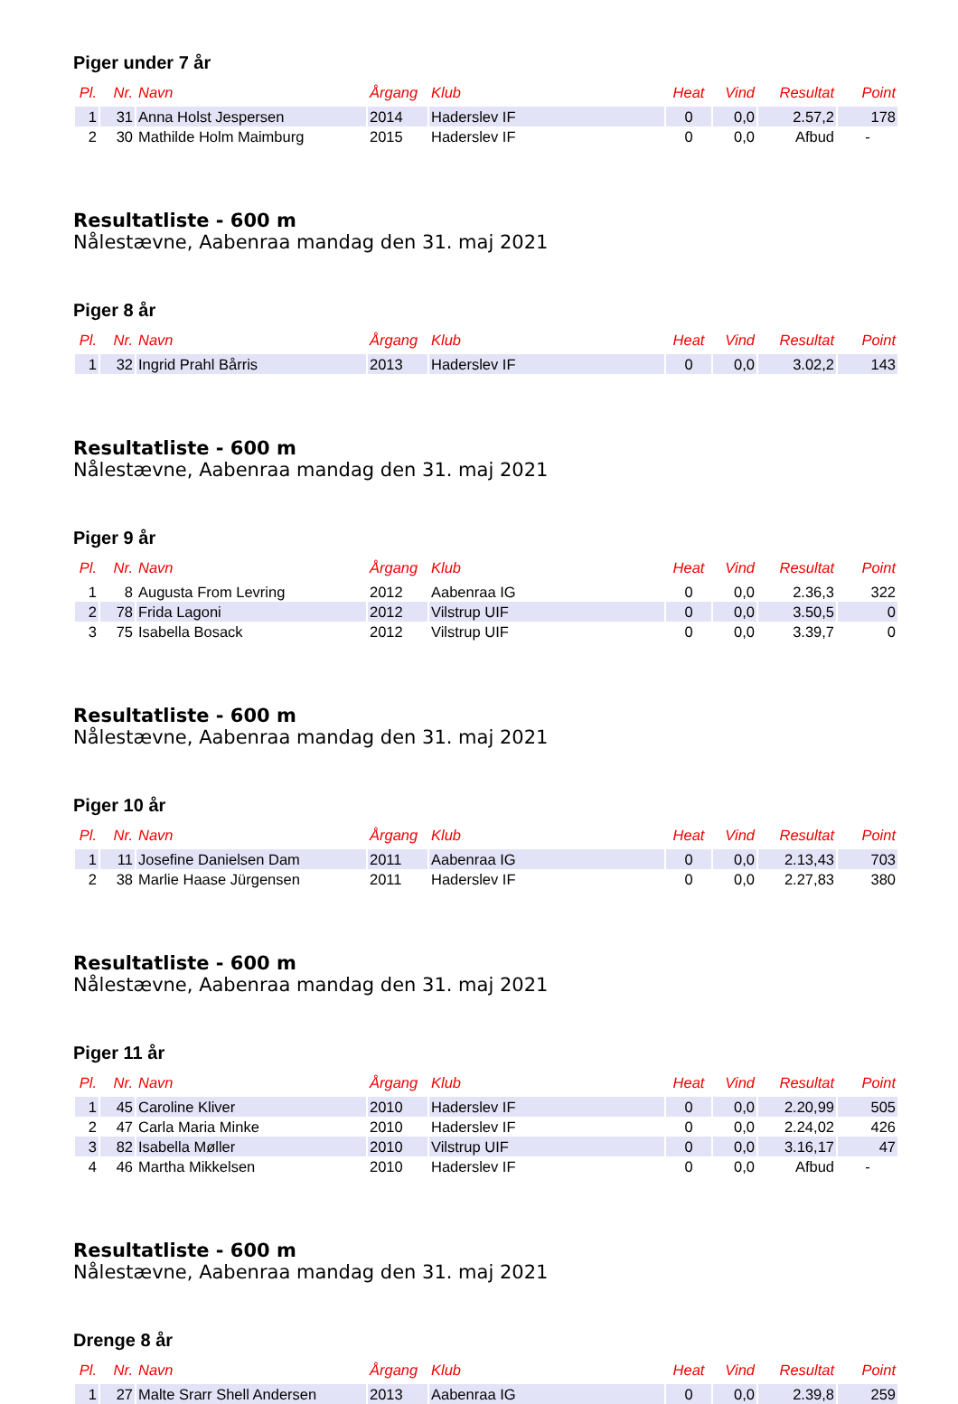Piger under 7 år
| Pl. | Nr. | Navn | Årgang | Klub | Heat | Vind | Resultat | Point |
| --- | --- | --- | --- | --- | --- | --- | --- | --- |
| 1 | 31 | Anna Holst Jespersen | 2014 | Haderslev IF | 0 | 0,0 | 2.57,2 | 178 |
| 2 | 30 | Mathilde Holm Maimburg | 2015 | Haderslev IF | 0 | 0,0 | Afbud | - |
Resultatliste - 600 m
Nålestævne, Aabenraa mandag den 31. maj 2021
Piger 8 år
| Pl. | Nr. | Navn | Årgang | Klub | Heat | Vind | Resultat | Point |
| --- | --- | --- | --- | --- | --- | --- | --- | --- |
| 1 | 32 | Ingrid Prahl Bårris | 2013 | Haderslev IF | 0 | 0,0 | 3.02,2 | 143 |
Resultatliste - 600 m
Nålestævne, Aabenraa mandag den 31. maj 2021
Piger 9 år
| Pl. | Nr. | Navn | Årgang | Klub | Heat | Vind | Resultat | Point |
| --- | --- | --- | --- | --- | --- | --- | --- | --- |
| 1 | 8 | Augusta From Levring | 2012 | Aabenraa IG | 0 | 0,0 | 2.36,3 | 322 |
| 2 | 78 | Frida Lagoni | 2012 | Vilstrup UIF | 0 | 0,0 | 3.50,5 | 0 |
| 3 | 75 | Isabella Bosack | 2012 | Vilstrup UIF | 0 | 0,0 | 3.39,7 | 0 |
Resultatliste - 600 m
Nålestævne, Aabenraa mandag den 31. maj 2021
Piger 10 år
| Pl. | Nr. | Navn | Årgang | Klub | Heat | Vind | Resultat | Point |
| --- | --- | --- | --- | --- | --- | --- | --- | --- |
| 1 | 11 | Josefine Danielsen Dam | 2011 | Aabenraa IG | 0 | 0,0 | 2.13,43 | 703 |
| 2 | 38 | Marlie Haase Jürgensen | 2011 | Haderslev IF | 0 | 0,0 | 2.27,83 | 380 |
Resultatliste - 600 m
Nålestævne, Aabenraa mandag den 31. maj 2021
Piger 11 år
| Pl. | Nr. | Navn | Årgang | Klub | Heat | Vind | Resultat | Point |
| --- | --- | --- | --- | --- | --- | --- | --- | --- |
| 1 | 45 | Caroline Kliver | 2010 | Haderslev IF | 0 | 0,0 | 2.20,99 | 505 |
| 2 | 47 | Carla Maria Minke | 2010 | Haderslev IF | 0 | 0,0 | 2.24,02 | 426 |
| 3 | 82 | Isabella Møller | 2010 | Vilstrup UIF | 0 | 0,0 | 3.16,17 | 47 |
| 4 | 46 | Martha Mikkelsen | 2010 | Haderslev IF | 0 | 0,0 | Afbud | - |
Resultatliste - 600 m
Nålestævne, Aabenraa mandag den 31. maj 2021
Drenge 8 år
| Pl. | Nr. | Navn | Årgang | Klub | Heat | Vind | Resultat | Point |
| --- | --- | --- | --- | --- | --- | --- | --- | --- |
| 1 | 27 | Malte Srarr Shell Andersen | 2013 | Aabenraa IG | 0 | 0,0 | 2.39,8 | 259 |